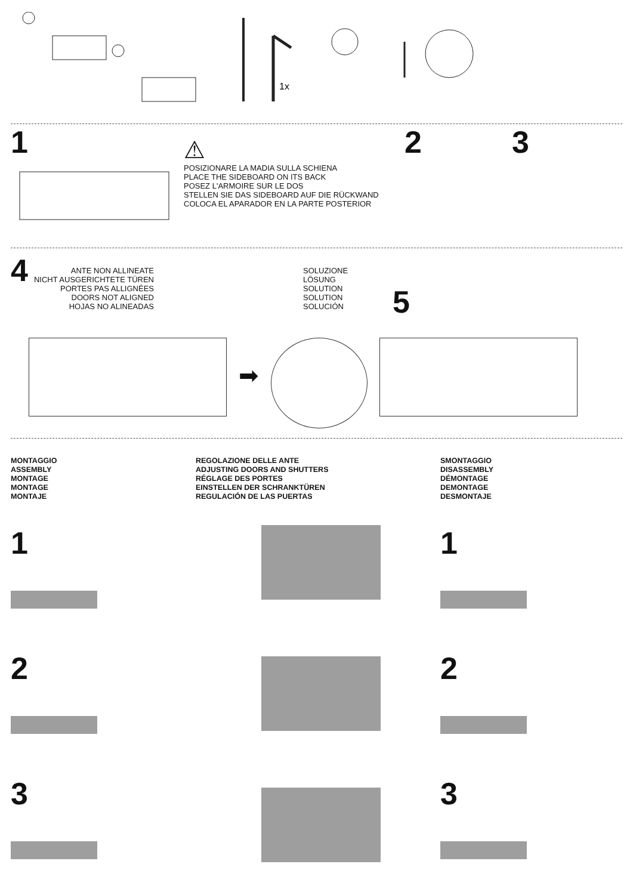1x
1
⚠
POSIZIONARE LA MADIA SULLA SCHIENA
PLACE THE SIDEBOARD ON ITS BACK
POSEZ L'ARMOIRE SUR LE DOS
STELLEN SIE DAS SIDEBOARD AUF DIE RÜCKWAND
COLOCA EL APARADOR EN LA PARTE POSTERIOR
2 3
4 ANTE NON ALLINEATE
NICHT AUSGERICHTETE TÜREN
PORTES PAS ALLIGNÉES
DOORS NOT ALIGNED
HOJAS NO ALINEADAS
SOLUZIONE
LÖSUNG
SOLUTION
SOLUTION
SOLUCIÓN
5
➡
MONTAGGIO
ASSEMBLY
MONTAGE
MONTAGE
MONTAJE
1
2
3
REGOLAZIONE DELLE ANTE
ADJUSTING DOORS AND SHUTTERS
RÉGLAGE DES PORTES
EINSTELLEN DER SCHRANKTÜREN
REGULACIÓN DE LAS PUERTAS
SMONTAGGIO
DISASSEMBLY
DÉMONTAGE
DEMONTAGE
DESMONTAJE
1
2
3